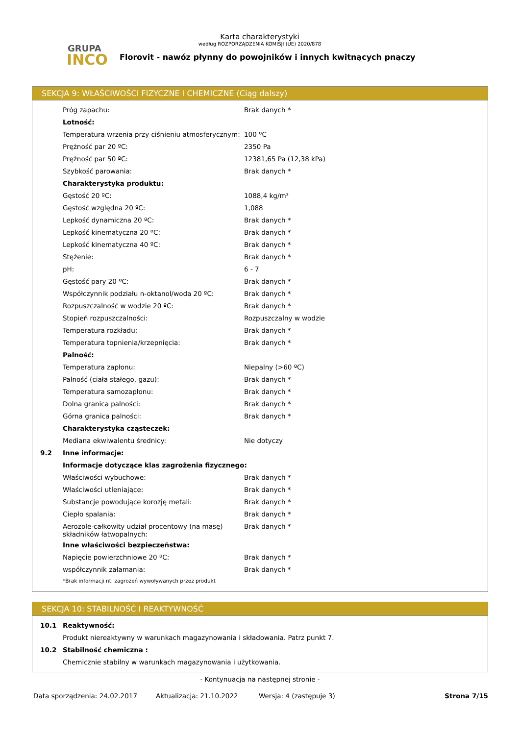GRUPA
INCO
Karta charakterystyki
według ROZPORZĄDZENIA KOMISJI (UE) 2020/878
Florovit - nawóz płynny do powojników i innych kwitnących pnączy
SEKCJA 9: WŁAŚCIWOŚCI FIZYCZNE I CHEMICZNE (Ciąg dalszy)
| | Próg zapachu: | Brak danych * |
| | Lotność: | |
| | Temperatura wrzenia przy ciśnieniu atmosferycznym: | 100 ºC |
| | Prężność par 20 ºC: | 2350 Pa |
| | Prężność par 50 ºC: | 12381,65 Pa (12,38 kPa) |
| | Szybkość parowania: | Brak danych * |
| | Charakterystyka produktu: | |
| | Gęstość 20 ºC: | 1088,4 kg/m³ |
| | Gęstość względna 20 ºC: | 1,088 |
| | Lepkość dynamiczna 20 ºC: | Brak danych * |
| | Lepkość kinematyczna 20 ºC: | Brak danych * |
| | Lepkość kinematyczna 40 ºC: | Brak danych * |
| | Stężenie: | Brak danych * |
| | pH: | 6 - 7 |
| | Gęstość pary 20 ºC: | Brak danych * |
| | Współczynnik podziału n-oktanol/woda 20 ºC: | Brak danych * |
| | Rozpuszczalność w wodzie 20 ºC: | Brak danych * |
| | Stopień rozpuszczalności: | Rozpuszczalny w wodzie |
| | Temperatura rozkładu: | Brak danych * |
| | Temperatura topnienia/krzepnięcia: | Brak danych * |
| | Palność: | |
| | Temperatura zapłonu: | Niepalny (>60 ºC) |
| | Palność (ciała stałego, gazu): | Brak danych * |
| | Temperatura samozapłonu: | Brak danych * |
| | Dolna granica palności: | Brak danych * |
| | Górna granica palności: | Brak danych * |
| | Charakterystyka cząsteczek: | |
| | Mediana ekwiwalentu średnicy: | Nie dotyczy |
| 9.2 | Inne informacje: | |
| | Informacje dotyczące klas zagrożenia fizycznego: | |
| | Właściwości wybuchowe: | Brak danych * |
| | Właściwości utleniające: | Brak danych * |
| | Substancje powodujące korozję metali: | Brak danych * |
| | Ciepło spalania: | Brak danych * |
| | Aerozole-całkowity udział procentowy (na masę) składników łatwopalnych: | Brak danych * |
| | Inne właściwości bezpieczeństwa: | |
| | Napięcie powierzchniowe 20 ºC: | Brak danych * |
| | współczynnik załamania: | Brak danych * |
| | *Brak informacji nt. zagrożeń wywoływanych przez produkt | |
SEKCJA 10: STABILNOŚĆ I REAKTYWNOŚĆ
| 10.1 | Reaktywność: |
| | Produkt niereaktywny w warunkach magazynowania i składowania. Patrz punkt 7. |
| 10.2 | Stabilność chemiczna : |
| | Chemicznie stabilny w warunkach magazynowania i użytkowania. |
- Kontynuacja na następnej stronie -
Data sporządzenia: 24.02.2017 Aktualizacja: 21.10.2022 Wersja: 4 (zastępuje 3) Strona 7/15